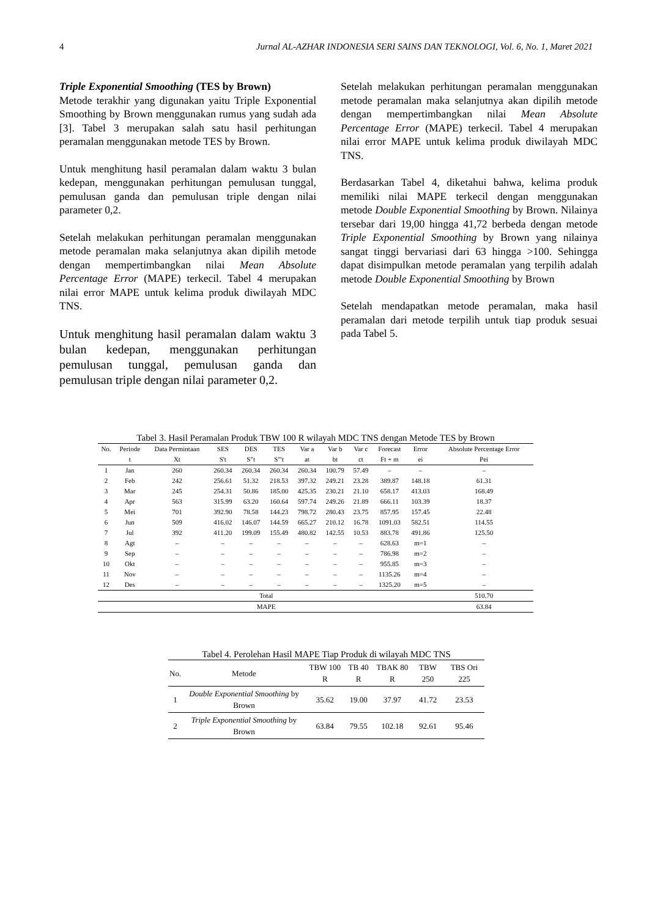4 Jurnal AL-AZHAR INDONESIA SERI SAINS DAN TEKNOLOGI, Vol. 6, No. 1, Maret 2021
Triple Exponential Smoothing (TES by Brown)
Metode terakhir yang digunakan yaitu Triple Exponential Smoothing by Brown menggunakan rumus yang sudah ada [3]. Tabel 3 merupakan salah satu hasil perhitungan peramalan menggunakan metode TES by Brown.
Untuk menghitung hasil peramalan dalam waktu 3 bulan kedepan, menggunakan perhitungan pemulusan tunggal, pemulusan ganda dan pemulusan triple dengan nilai parameter 0,2.
Setelah melakukan perhitungan peramalan menggunakan metode peramalan maka selanjutnya akan dipilih metode dengan mempertimbangkan nilai Mean Absolute Percentage Error (MAPE) terkecil. Tabel 4 merupakan nilai error MAPE untuk kelima produk diwilayah MDC TNS.
Untuk menghitung hasil peramalan dalam waktu 3 bulan kedepan, menggunakan perhitungan pemulusan tunggal, pemulusan ganda dan pemulusan triple dengan nilai parameter 0,2.
Setelah melakukan perhitungan peramalan menggunakan metode peramalan maka selanjutnya akan dipilih metode dengan mempertimbangkan nilai Mean Absolute Percentage Error (MAPE) terkecil. Tabel 4 merupakan nilai error MAPE untuk kelima produk diwilayah MDC TNS.
Berdasarkan Tabel 4, diketahui bahwa, kelima produk memiliki nilai MAPE terkecil dengan menggunakan metode Double Exponential Smoothing by Brown. Nilainya tersebar dari 19,00 hingga 41,72 berbeda dengan metode Triple Exponential Smoothing by Brown yang nilainya sangat tinggi bervariasi dari 63 hingga >100. Sehingga dapat disimpulkan metode peramalan yang terpilih adalah metode Double Exponential Smoothing by Brown
Setelah mendapatkan metode peramalan, maka hasil peramalan dari metode terpilih untuk tiap produk sesuai pada Tabel 5.
Tabel 3. Hasil Peramalan Produk TBW 100 R wilayah MDC TNS dengan Metode TES by Brown
| No. | Periode | Data Permintaan | SES | DES | TES | Var a | Var b | Var c | Forecast | Error | Absolute Percentage Error |
| --- | --- | --- | --- | --- | --- | --- | --- | --- | --- | --- | --- |
| | t | Xt | S't | S"t | S"'t | at | bt | ct | Ft + m | ei | Pei |
| 1 | Jan | 260 | 260.34 | 260.34 | 260.34 | 260.34 | 100.79 | 57.49 | – | – | – |
| 2 | Feb | 242 | 256.61 | 51.32 | 218.53 | 397.32 | 249.21 | 23.28 | 389.87 | 148.18 | 61.31 |
| 3 | Mar | 245 | 254.31 | 50.86 | 185.00 | 425.35 | 230.21 | 21.10 | 658.17 | 413.03 | 168.49 |
| 4 | Apr | 563 | 315.99 | 63.20 | 160.64 | 597.74 | 249.26 | 21.89 | 666.11 | 103.39 | 18.37 |
| 5 | Mei | 701 | 392.90 | 78.58 | 144.23 | 798.72 | 280.43 | 23.75 | 857.95 | 157.45 | 22.48 |
| 6 | Jun | 509 | 416.02 | 146.07 | 144.59 | 665.27 | 210.12 | 16.78 | 1091.03 | 582.51 | 114.55 |
| 7 | Jul | 392 | 411.20 | 199.09 | 155.49 | 480.82 | 142.55 | 10.53 | 883.78 | 491.86 | 125.50 |
| 8 | Agt | – | – | – | – | – | – | – | 628.63 | m=1 | – |
| 9 | Sep | – | – | – | – | – | – | – | 786.98 | m=2 | – |
| 10 | Okt | – | – | – | – | – | – | – | 955.85 | m=3 | – |
| 11 | Nov | – | – | – | – | – | – | – | 1135.26 | m=4 | – |
| 12 | Des | – | – | – | – | – | – | – | 1325.20 | m=5 | – |
| Total | | | | | | | | | | | 510.70 |
| MAPE | | | | | | | | | | | 63.84 |
Tabel 4. Perolehan Hasil MAPE Tiap Produk di wilayah MDC TNS
| No. | Metode | TBW 100 R | TB 40 R | TBAK 80 R | TBW 250 | TBS Ori 225 |
| --- | --- | --- | --- | --- | --- | --- |
| 1 | Double Exponential Smoothing by Brown | 35.62 | 19.00 | 37.97 | 41.72 | 23.53 |
| 2 | Triple Exponential Smoothing by Brown | 63.84 | 79.55 | 102.18 | 92.61 | 95.46 |